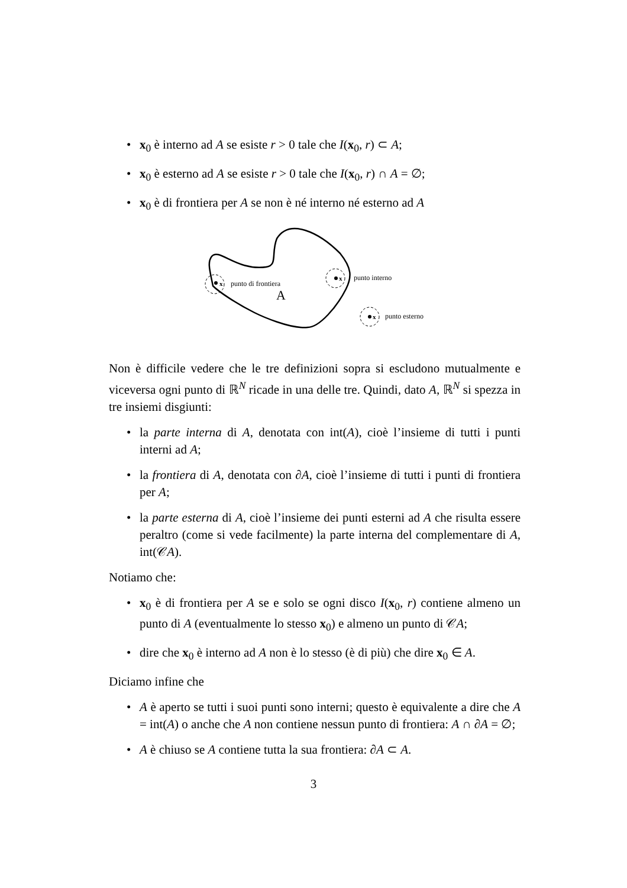• x<sub>0</sub> è interno ad A se esiste r > 0 tale che I(x<sub>0</sub>, r) ⊂ A;
• x<sub>0</sub> è esterno ad A se esiste r > 0 tale che I(x<sub>0</sub>, r) ∩ A = ∅;
• x<sub>0</sub> è di frontiera per A se non è né interno né esterno ad A
x
punto di frontiera
A
x
punto interno
x
punto esterno
Non è difficile vedere che le tre definizioni sopra si escludono mutualmente e viceversa ogni punto di ℝ<sup>N</sup> ricade in una delle tre. Quindi, dato A, ℝ<sup>N</sup> si spezza in tre insiemi disgiunti:
• la parte interna di A, denotata con int(A), cioè l’insieme di tutti i punti interni ad A;
• la frontiera di A, denotata con ∂A, cioè l’insieme di tutti i punti di frontiera per A;
• la parte esterna di A, cioè l’insieme dei punti esterni ad A che risulta essere peraltro (come si vede facilmente) la parte interna del complementare di A, int(𝒞A).
Notiamo che:
• x<sub>0</sub> è di frontiera per A se e solo se ogni disco I(x<sub>0</sub>, r) contiene almeno un punto di A (eventualmente lo stesso x<sub>0</sub>) e almeno un punto di 𝒞A;
• dire che x<sub>0</sub> è interno ad A non è lo stesso (è di più) che dire x<sub>0</sub> ∈ A.
Diciamo infine che
• A è aperto se tutti i suoi punti sono interni; questo è equivalente a dire che A = int(A) o anche che A non contiene nessun punto di frontiera: A ∩ ∂A = ∅;
• A è chiuso se A contiene tutta la sua frontiera: ∂A ⊂ A.
3